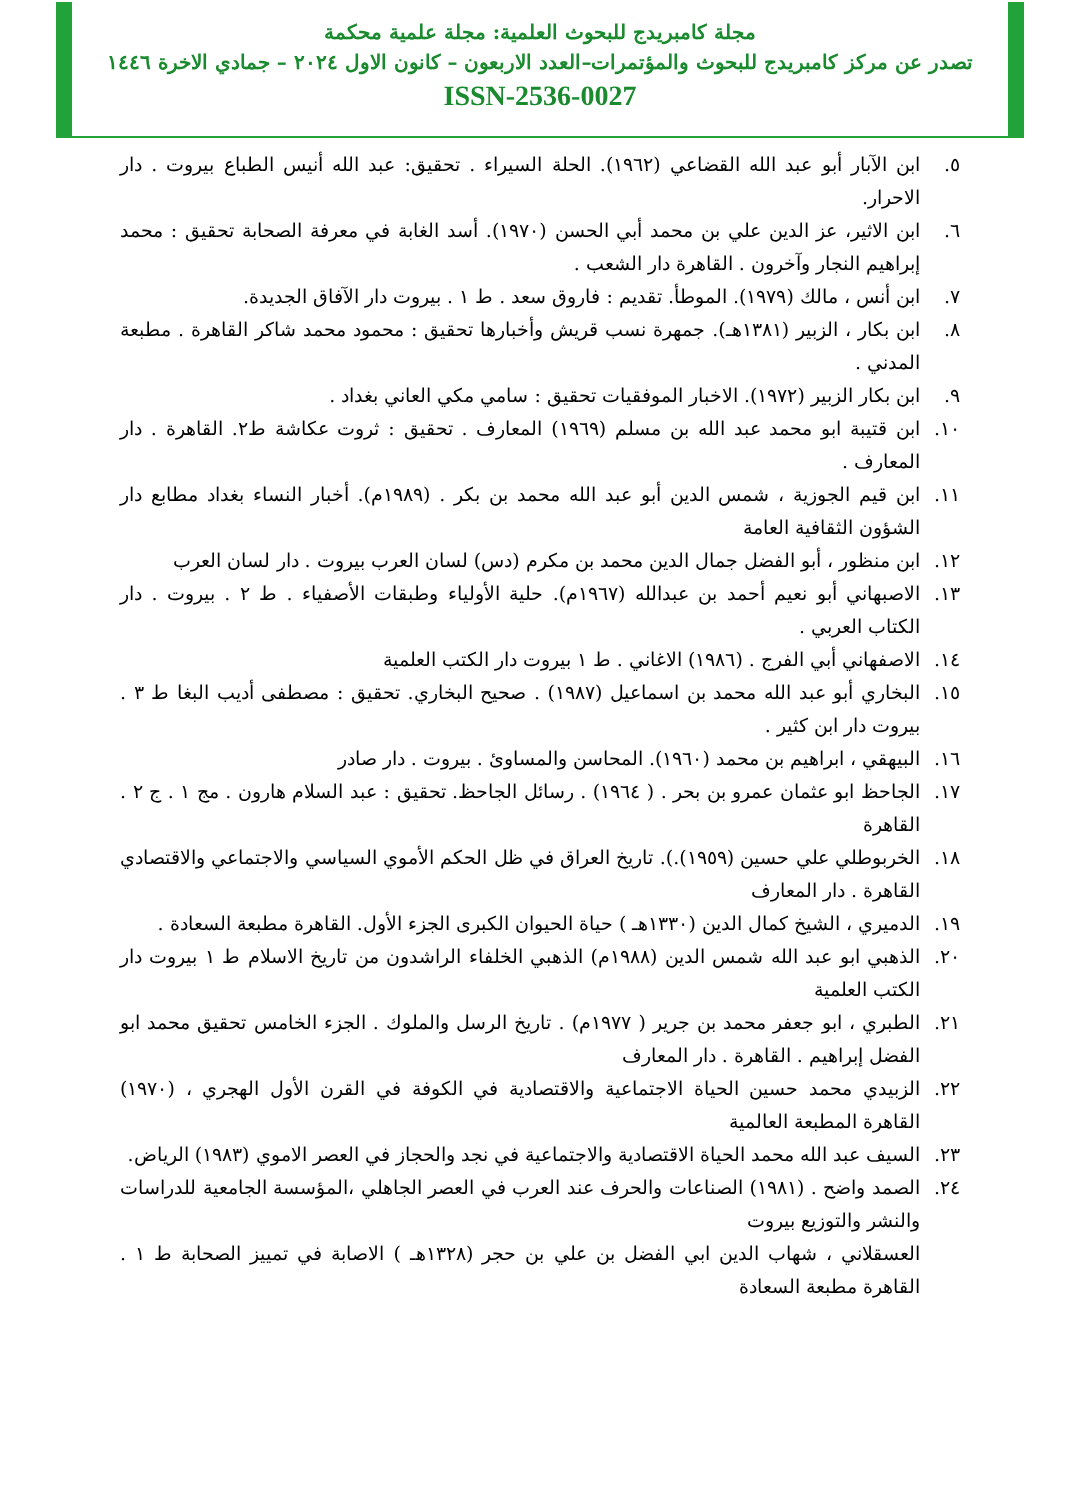مجلة كامبريدج للبحوث العلمية: مجلة علمية محكمة
تصدر عن مركز كامبريدج للبحوث والمؤتمرات–العدد الاربعون – كانون الاول ٢٠٢٤ – جمادي الاخرة ١٤٤٦
ISSN-2536-0027
٥. ابن الآبار أبو عبد الله القضاعي (١٩٦٢). الحلة السيراء . تحقيق: عبد الله أنيس الطباع بيروت . دار الاحرار.
٦. ابن الاثير، عز الدين علي بن محمد أبي الحسن (١٩٧٠). أسد الغابة في معرفة الصحابة تحقيق : محمد إبراهيم النجار وآخرون . القاهرة دار الشعب .
٧. ابن أنس ، مالك (١٩٧٩). الموطأ. تقديم : فاروق سعد . ط ١ . بيروت دار الآفاق الجديدة.
٨. ابن بكار ، الزبير (١٣٨١هـ). جمهرة نسب قريش وأخبارها تحقيق : محمود محمد شاكر القاهرة . مطبعة المدني .
٩. ابن بكار الزبير (١٩٧٢). الاخبار الموفقيات تحقيق : سامي مكي العاني بغداد .
١٠. ابن قتيبة ابو محمد عبد الله بن مسلم (١٩٦٩) المعارف . تحقيق : ثروت عكاشة ط٢. القاهرة . دار المعارف .
١١. ابن قيم الجوزية ، شمس الدين أبو عبد الله محمد بن بكر . (١٩٨٩م). أخبار النساء بغداد مطابع دار الشؤون الثقافية العامة
١٢. ابن منظور ، أبو الفضل جمال الدين محمد بن مكرم (دس) لسان العرب بيروت . دار لسان العرب
١٣. الاصبهاني أبو نعيم أحمد بن عبدالله (١٩٦٧م). حلية الأولياء وطبقات الأصفياء . ط ٢ . بيروت . دار الكتاب العربي .
١٤. الاصفهاني أبي الفرج . (١٩٨٦) الاغاني . ط ١ بيروت دار الكتب العلمية
١٥. البخاري أبو عبد الله محمد بن اسماعيل (١٩٨٧) . صحيح البخاري. تحقيق : مصطفى أديب البغا ط ٣ . بيروت دار ابن كثير .
١٦. البيهقي ، ابراهيم بن محمد (١٩٦٠). المحاسن والمساوئ . بيروت . دار صادر
١٧. الجاحظ ابو عثمان عمرو بن بحر . ( ١٩٦٤) . رسائل الجاحظ. تحقيق : عبد السلام هارون . مج ١ . ج ٢ . القاهرة
١٨. الخربوطلي علي حسين (١٩٥٩).). تاريخ العراق في ظل الحكم الأموي السياسي والاجتماعي والاقتصادي القاهرة . دار المعارف
١٩. الدميري ، الشيخ كمال الدين (١٣٣٠هـ ) حياة الحيوان الكبرى الجزء الأول. القاهرة مطبعة السعادة .
٢٠. الذهبي ابو عبد الله شمس الدين (١٩٨٨م) الذهبي الخلفاء الراشدون من تاريخ الاسلام ط ١ بيروت دار الكتب العلمية
٢١. الطبري ، ابو جعفر محمد بن جرير ( ١٩٧٧م) . تاريخ الرسل والملوك . الجزء الخامس تحقيق محمد ابو الفضل إبراهيم . القاهرة . دار المعارف
٢٢. الزبيدي محمد حسين الحياة الاجتماعية والاقتصادية في الكوفة في القرن الأول الهجري ، (١٩٧٠) القاهرة المطبعة العالمية
٢٣. السيف عبد الله محمد الحياة الاقتصادية والاجتماعية في نجد والحجاز في العصر الاموي (١٩٨٣) الرياض.
٢٤. الصمد واضح . (١٩٨١) الصناعات والحرف عند العرب في العصر الجاهلي ،المؤسسة الجامعية للدراسات والنشر والتوزيع بيروت
العسقلاني ، شهاب الدين ابي الفضل بن علي بن حجر (١٣٢٨هـ ) الاصابة في تمييز الصحابة ط ١ . القاهرة مطبعة السعادة